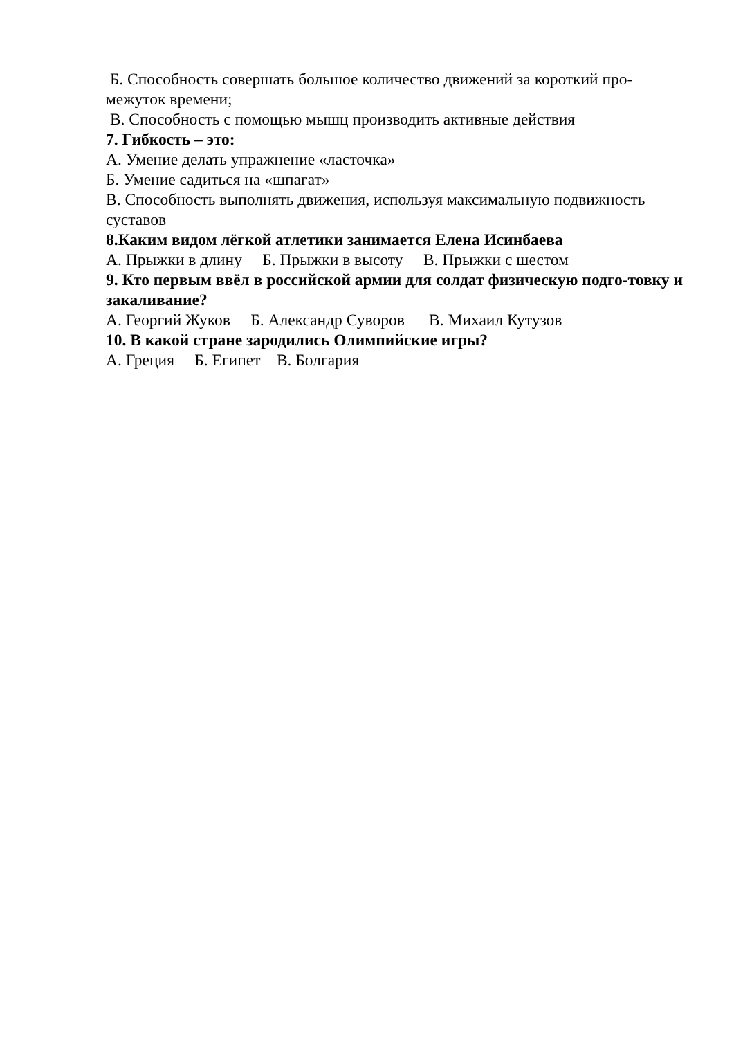Б. Способность совершать большое количество движений за короткий про-межуток времени;
В. Способность с помощью мышц производить активные действия
7. Гибкость – это:
А. Умение делать упражнение «ласточка»
Б. Умение садиться на «шпагат»
В. Способность выполнять движения, используя максимальную подвижность суставов
8.Каким видом лёгкой атлетики занимается Елена Исинбаева
А. Прыжки в длину Б. Прыжки в высоту В. Прыжки с шестом
9. Кто первым ввёл в российской армии для солдат физическую подго-товку и закаливание?
А. Георгий Жуков Б. Александр Суворов В. Михаил Кутузов
10. В какой стране зародились Олимпийские игры?
А. Греция Б. Египет В. Болгария